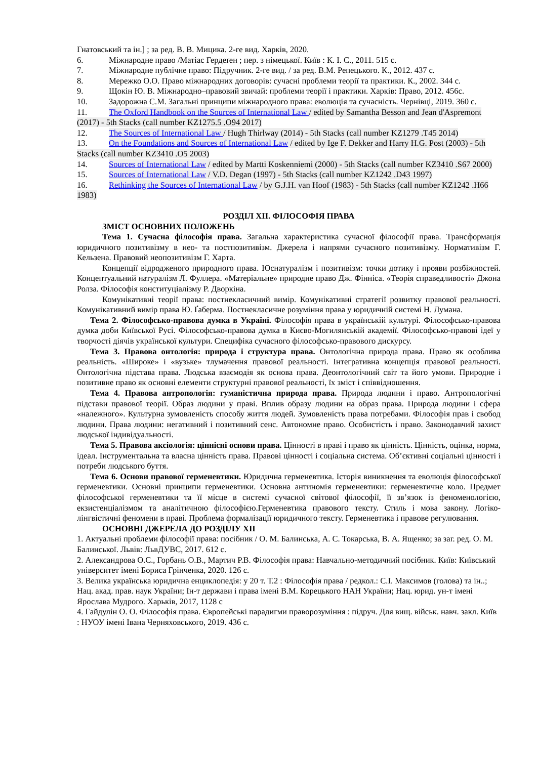Гнатовський та ін.] ; за ред. В. В. Мицика. 2-ге вид. Харків, 2020.
6. Міжнародне право /Матіас Гердеґен ; пер. з німецької. Київ : К. І. С., 2011. 515 с.
7. Міжнародне публічне право: Підручник. 2-ге вид. / за ред. В.М. Репецького. К., 2012. 437 с.
8. Мережко О.О. Право міжнародних договорів: сучасні проблеми теорії та практики. К., 2002. 344 с.
9. Щокін Ю. В. Міжнародно–правовий звичай: проблеми теорії і практики. Харків: Право, 2012. 456с.
10. Задорожна С.М. Загальні принципи міжнародного права: еволюція та сучасність. Чернівці, 2019. 360 с.
11. The Oxford Handbook on the Sources of International Law / edited by Samantha Besson and Jean d'Aspremont (2017) - 5th Stacks (call number KZ1275.5 .O94 2017)
12. The Sources of International Law / Hugh Thirlway (2014) - 5th Stacks (call number KZ1279 .T45 2014)
13. On the Foundations and Sources of International Law / edited by Ige F. Dekker and Harry H.G. Post (2003) - 5th Stacks (call number KZ3410 .O5 2003)
14. Sources of International Law / edited by Martti Koskenniemi (2000) - 5th Stacks (call number KZ3410 .S67 2000)
15. Sources of International Law / V.D. Degan (1997) - 5th Stacks (call number KZ1242 .D43 1997)
16. Rethinking the Sources of International Law / by G.J.H. van Hoof (1983) - 5th Stacks (call number KZ1242 .H66 1983)
РОЗДІЛ ХІІ. ФІЛОСОФІЯ ПРАВА
ЗМІСТ ОСНОВНИХ ПОЛОЖЕНЬ
Тема 1. Сучасна філософія права. Загальна характеристика сучасної філософії права. Трансформація юридичного позитивізму в нео- та постпозитивізм. Джерела і напрями сучасного позитивізму. Нормативізм Г. Кельзена. Правовий неопозитивізм Г. Харта.
Концепції відродженого природного права. Юснатуралізм і позитивізм: точки дотику і прояви розбіжностей. Концептуальний натуралізм Л. Фуллера. «Матеріальне» природне право Дж. Фінніса. «Теорія справедливості» Джона Ролза. Філософія конституціалізму Р. Дворкіна.
Комунікативні теорії права: постнекласичний вимір. Комунікативні стратегії розвитку правової реальності. Комунікативний вимір права Ю. Ґаберма. Постнекласичне розуміння права у юридичній системі Н. Лумана.
Тема 2. Філософсько-правова думка в Україні. Філософія права в українській культурі. Філософсько-правова думка доби Київської Русі. Філософсько-правова думка в Києво-Могилянській академії. Філософсько-правові ідеї у творчості діячів української культури. Специфіка сучасного філософсько-правового дискурсу.
Тема 3. Правова онтологія: природа і структура права. Онтологічна природа права. Право як особлива реальність. «Широке» і «вузьке» тлумачення правової реальності. Інтегративна концепція правової реальності. Онтологічна підстава права. Людська взаємодія як основа права. Деонтологічний світ та його умови. Природне і позитивне право як основні елементи структурні правової реальності, їх зміст і співвідношення.
Тема 4. Правова антропологія: гуманістична природа права. Природа людини і право. Антропологічні підстави правової теорії. Образ людини у праві. Вплив образу людини на образ права. Природа людини і сфера «належного». Культурна зумовленість способу життя людей. Зумовленість права потребами. Філософія прав і свобод людини. Права людини: негативний і позитивний сенс. Автономне право. Особистість і право. Законодавчий захист людської індивідуальності.
Тема 5. Правова аксіологія: ціннісні основи права. Цінності в праві і право як цінність. Цінність, оцінка, норма, ідеал. Інструментальна та власна цінність права. Правові цінності і соціальна система. Об’єктивні соціальні цінності і потреби людського буття.
Тема 6. Основи правової герменевтики. Юридична герменевтика. Історія виникнення та еволюція філософської герменевтики. Основні принципи герменевтики. Основна антиномія герменевтики: герменевтичне коло. Предмет філософської герменевтики та її місце в системі сучасної світової філософії, її зв’язок із феноменологією, екзистенціалізмом та аналітичною філософією.Герменевтика правового тексту. Стиль і мова закону. Логіко-лінгвістичні феномени в праві. Проблема формалізації юридичного тексту. Герменевтика і правове регулювання.
ОСНОВНІ ДЖЕРЕЛА ДО РОЗДІЛУ ХІІ
1. Актуальні проблеми філософії права: посібник / О. М. Балинська, А. С. Токарська, В. А. Ященко; за заг. ред. О. М. Балинської. Львів: ЛьвДУВС, 2017. 612 с.
2. Александрова О.С., Горбань О.В., Мартич Р.В. Філософія права: Навчально-методичний посібник. Київ: Київський університет імені Бориса Грінченка, 2020. 126 с.
3. Велика українська юридична енциклопедія: у 20 т. Т.2 : Філософія права / редкол.: С.І. Максимов (голова) та ін..; Нац. акад. прав. наук України; Ін-т держави і права імені В.М. Корецького НАН України; Нац. юрид. ун-т імені Ярослава Мудрого. Харьків, 2017, 1128 с
4. Гайдулін О. О. Філософія права. Європейські парадигми праворозуміння : підруч. Для вищ. військ. навч. закл. Київ : НУОУ імені Івана Черняховського, 2019. 436 с.